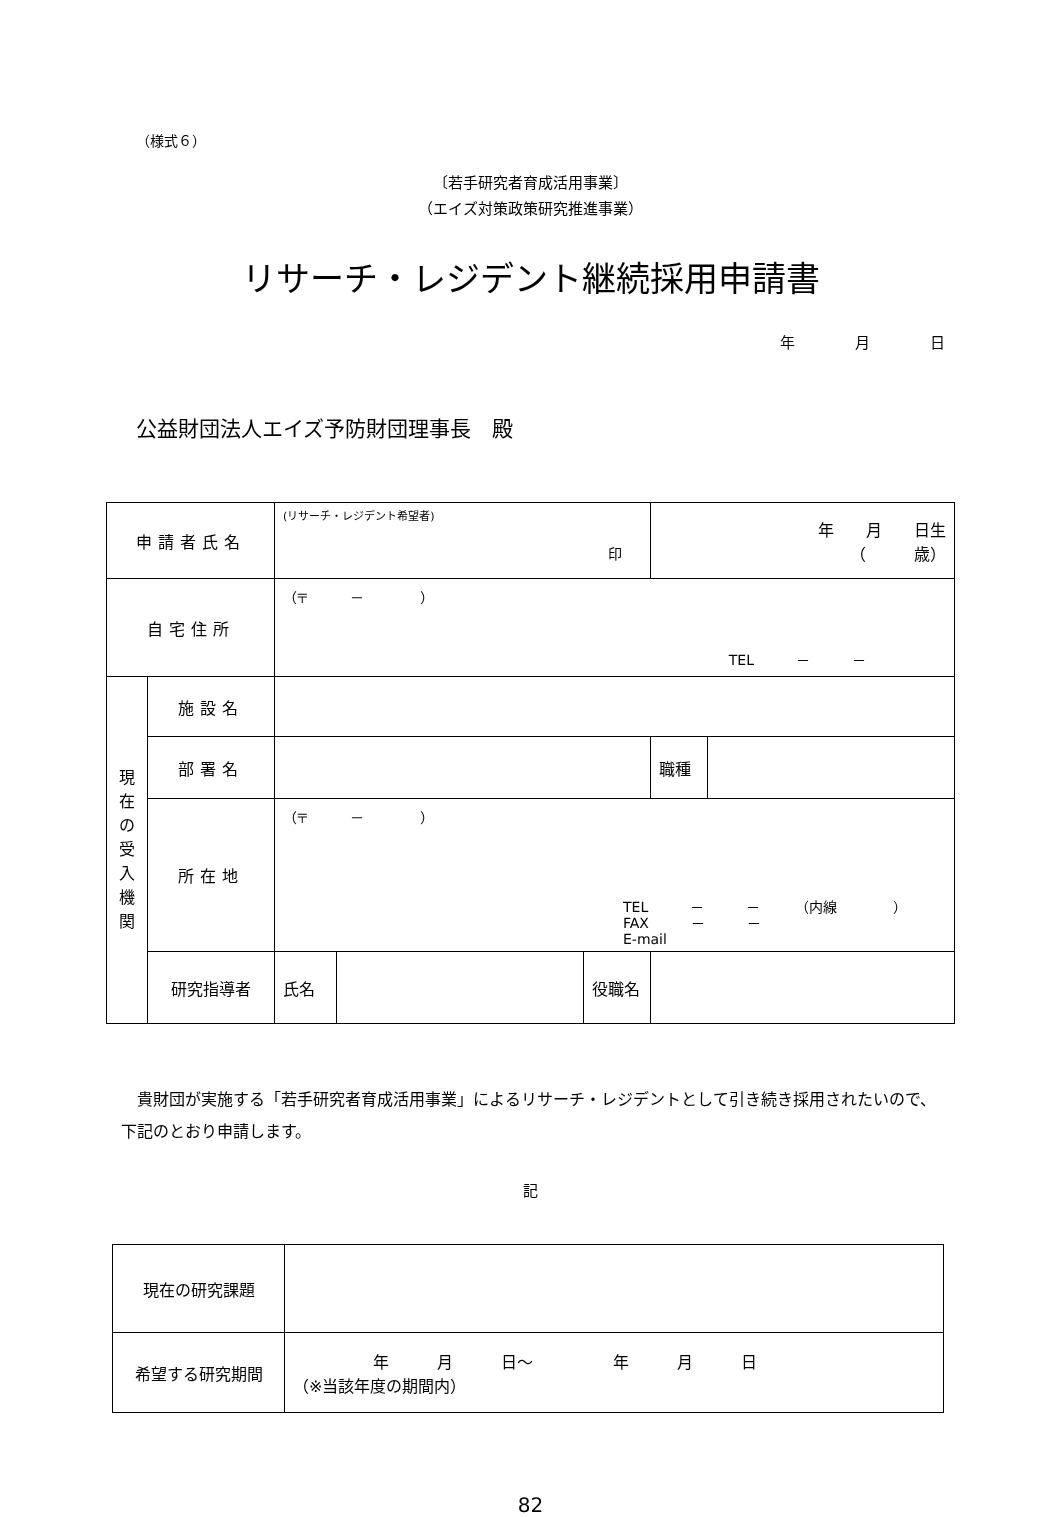（様式６）
〔若手研究者育成活用事業〕
（エイズ対策政策研究推進事業）
リサーチ・レジデント継続採用申請書
年　　　　月　　　　日
公益財団法人エイズ予防財団理事長　殿
| 申請者氏名 | | (リサーチ・レジデント希望者) 印 | | | 年 月 日生 （ 歳） | |
| 自宅住所 | | （〒 － ） TEL － － | | | | |
| 現 在 の 受 入 機 関 | 施設名 | | | | | |
| | 部署名 | | | | 職種 | |
| | 所在地 | （〒 － ） TEL － － （内線 ） FAX － － E-mail | | | | |
| | 研究指導者 | 氏名 | | 役職名 | | |
貴財団が実施する「若手研究者育成活用事業」によるリサーチ・レジデントとして引き続き採用されたいので、下記のとおり申請します。
記
| 現在の研究課題 | |
| 希望する研究期間 | 年 月 日～ 年 月 日 （※当該年度の期間内） |
82